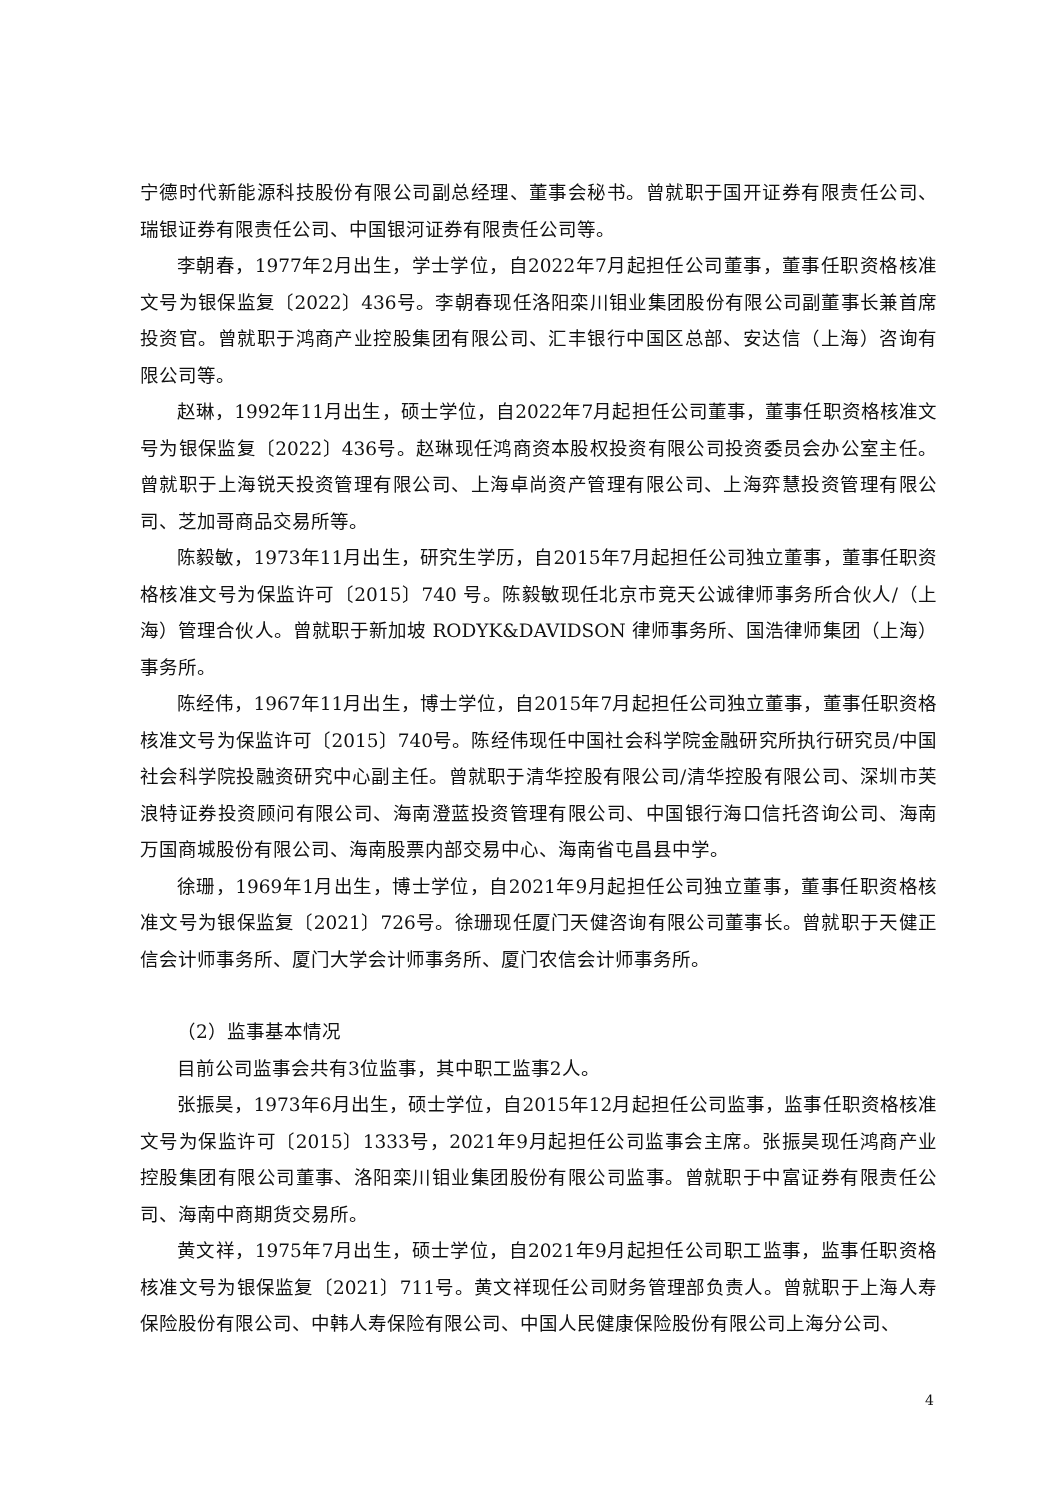宁德时代新能源科技股份有限公司副总经理、董事会秘书。曾就职于国开证券有限责任公司、瑞银证券有限责任公司、中国银河证券有限责任公司等。
李朝春，1977年2月出生，学士学位，自2022年7月起担任公司董事，董事任职资格核准文号为银保监复〔2022〕436号。李朝春现任洛阳栾川钼业集团股份有限公司副董事长兼首席投资官。曾就职于鸿商产业控股集团有限公司、汇丰银行中国区总部、安达信（上海）咨询有限公司等。
赵琳，1992年11月出生，硕士学位，自2022年7月起担任公司董事，董事任职资格核准文号为银保监复〔2022〕436号。赵琳现任鸿商资本股权投资有限公司投资委员会办公室主任。曾就职于上海锐天投资管理有限公司、上海卓尚资产管理有限公司、上海弈慧投资管理有限公司、芝加哥商品交易所等。
陈毅敏，1973年11月出生，研究生学历，自2015年7月起担任公司独立董事，董事任职资格核准文号为保监许可〔2015〕740 号。陈毅敏现任北京市竞天公诚律师事务所合伙人/（上海）管理合伙人。曾就职于新加坡 RODYK&DAVIDSON 律师事务所、国浩律师集团（上海）事务所。
陈经伟，1967年11月出生，博士学位，自2015年7月起担任公司独立董事，董事任职资格核准文号为保监许可〔2015〕740号。陈经伟现任中国社会科学院金融研究所执行研究员/中国社会科学院投融资研究中心副主任。曾就职于清华控股有限公司/清华控股有限公司、深圳市芙浪特证券投资顾问有限公司、海南澄蓝投资管理有限公司、中国银行海口信托咨询公司、海南万国商城股份有限公司、海南股票内部交易中心、海南省屯昌县中学。
徐珊，1969年1月出生，博士学位，自2021年9月起担任公司独立董事，董事任职资格核准文号为银保监复〔2021〕726号。徐珊现任厦门天健咨询有限公司董事长。曾就职于天健正信会计师事务所、厦门大学会计师事务所、厦门农信会计师事务所。
（2）监事基本情况
目前公司监事会共有3位监事，其中职工监事2人。
张振昊，1973年6月出生，硕士学位，自2015年12月起担任公司监事，监事任职资格核准文号为保监许可〔2015〕1333号，2021年9月起担任公司监事会主席。张振昊现任鸿商产业控股集团有限公司董事、洛阳栾川钼业集团股份有限公司监事。曾就职于中富证券有限责任公司、海南中商期货交易所。
黄文祥，1975年7月出生，硕士学位，自2021年9月起担任公司职工监事，监事任职资格核准文号为银保监复〔2021〕711号。黄文祥现任公司财务管理部负责人。曾就职于上海人寿保险股份有限公司、中韩人寿保险有限公司、中国人民健康保险股份有限公司上海分公司、
4